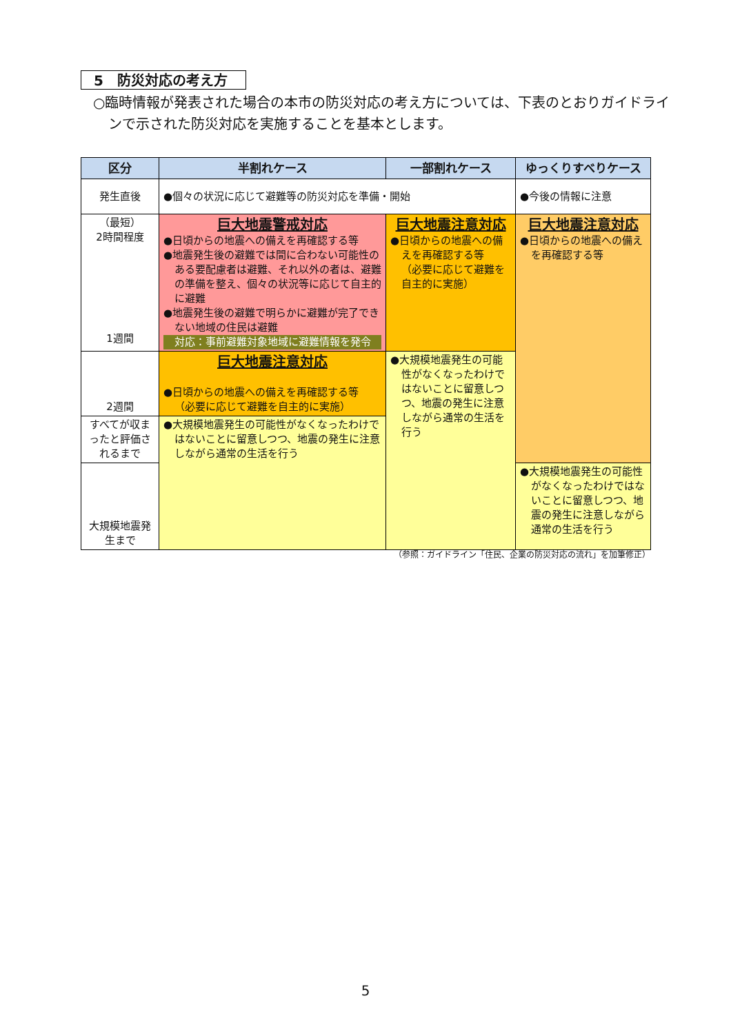5　防災対応の考え方
○臨時情報が発表された場合の本市の防災対応の考え方については、下表のとおりガイドラインで示された防災対応を実施することを基本とします。
| 区分 | 半割れケース | 一部割れケース | ゆっくりすべりケース |
| --- | --- | --- | --- |
| 発生直後 | ●個々の状況に応じて避難等の防災対応を準備・開始 | | ●今後の情報に注意 |
| （最短） 2時間程度 1週間 | 巨大地震警戒対応 ●日頃からの地震への備えを再確認する等 ●地震発生後の避難では間に合わない可能性のある要配慮者は避難、それ以外の者は、避難の準備を整え、個々の状況等に応じて自主的に避難 ●地震発生後の避難で明らかに避難が完了できない地域の住民は避難 対応：事前避難対象地域に避難情報を発令 | 巨大地震注意対応 ●日頃からの地震への備えを再確認する等 （必要に応じて避難を自主的に実施） | 巨大地震注意対応 ●日頃からの地震への備えを再確認する等 |
| 2週間 | 巨大地震注意対応 ●日頃からの地震への備えを再確認する等 （必要に応じて避難を自主的に実施） | ●大規模地震発生の可能性がなくなったわけではないことに留意しつつ、地震の発生に注意しながら通常の生活を行う | |
| すべてが収まったと評価されるまで | ●大規模地震発生の可能性がなくなったわけではないことに留意しつつ、地震の発生に注意しながら通常の生活を行う | | |
| 大規模地震発生まで | | | ●大規模地震発生の可能性がなくなったわけではないことに留意しつつ、地震の発生に注意しながら通常の生活を行う |
（参照：ガイドライン「住民、企業の防災対応の流れ」を加筆修正）
5